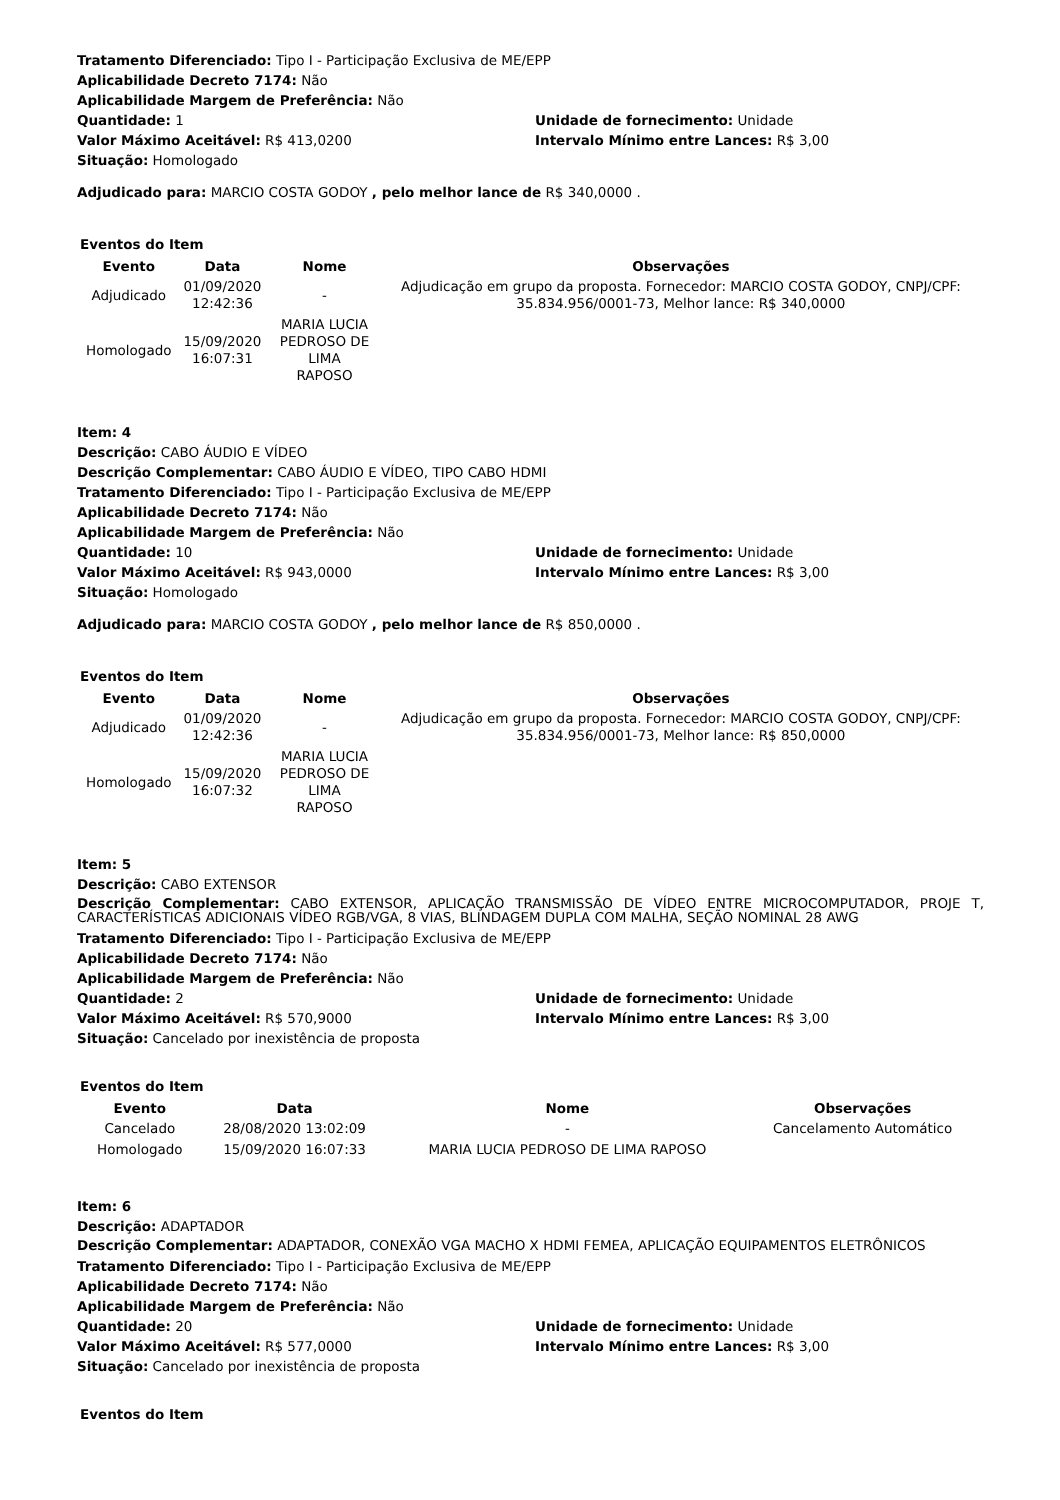Tratamento Diferenciado: Tipo I - Participação Exclusiva de ME/EPP
Aplicabilidade Decreto 7174: Não
Aplicabilidade Margem de Preferência: Não
Quantidade: 1 Unidade de fornecimento: Unidade
Valor Máximo Aceitável: R$ 413,0200 Intervalo Mínimo entre Lances: R$ 3,00
Situação: Homologado
Adjudicado para: MARCIO COSTA GODOY , pelo melhor lance de R$ 340,0000 .
Eventos do Item
| Evento | Data | Nome | Observações |
| --- | --- | --- | --- |
| Adjudicado | 01/09/2020 12:42:36 | - | Adjudicação em grupo da proposta. Fornecedor: MARCIO COSTA GODOY, CNPJ/CPF: 35.834.956/0001-73, Melhor lance: R$ 340,0000 |
| Homologado | 15/09/2020 16:07:31 | MARIA LUCIA PEDROSO DE LIMA RAPOSO | |
Item: 4
Descrição: CABO ÁUDIO E VÍDEO
Descrição Complementar: CABO ÁUDIO E VÍDEO, TIPO CABO HDMI
Tratamento Diferenciado: Tipo I - Participação Exclusiva de ME/EPP
Aplicabilidade Decreto 7174: Não
Aplicabilidade Margem de Preferência: Não
Quantidade: 10 Unidade de fornecimento: Unidade
Valor Máximo Aceitável: R$ 943,0000 Intervalo Mínimo entre Lances: R$ 3,00
Situação: Homologado
Adjudicado para: MARCIO COSTA GODOY , pelo melhor lance de R$ 850,0000 .
Eventos do Item
| Evento | Data | Nome | Observações |
| --- | --- | --- | --- |
| Adjudicado | 01/09/2020 12:42:36 | - | Adjudicação em grupo da proposta. Fornecedor: MARCIO COSTA GODOY, CNPJ/CPF: 35.834.956/0001-73, Melhor lance: R$ 850,0000 |
| Homologado | 15/09/2020 16:07:32 | MARIA LUCIA PEDROSO DE LIMA RAPOSO | |
Item: 5
Descrição: CABO EXTENSOR
Descrição Complementar: CABO EXTENSOR, APLICAÇÃO TRANSMISSÃO DE VÍDEO ENTRE MICROCOMPUTADOR, PROJE T, CARACTERÍSTICAS ADICIONAIS VÍDEO RGB/VGA, 8 VIAS, BLINDAGEM DUPLA COM MALHA, SEÇÃO NOMINAL 28 AWG
Tratamento Diferenciado: Tipo I - Participação Exclusiva de ME/EPP
Aplicabilidade Decreto 7174: Não
Aplicabilidade Margem de Preferência: Não
Quantidade: 2 Unidade de fornecimento: Unidade
Valor Máximo Aceitável: R$ 570,9000 Intervalo Mínimo entre Lances: R$ 3,00
Situação: Cancelado por inexistência de proposta
Eventos do Item
| Evento | Data | Nome | Observações |
| --- | --- | --- | --- |
| Cancelado | 28/08/2020 13:02:09 | - | Cancelamento Automático |
| Homologado | 15/09/2020 16:07:33 | MARIA LUCIA PEDROSO DE LIMA RAPOSO | |
Item: 6
Descrição: ADAPTADOR
Descrição Complementar: ADAPTADOR, CONEXÃO VGA MACHO X HDMI FEMEA, APLICAÇÃO EQUIPAMENTOS ELETRÔNICOS
Tratamento Diferenciado: Tipo I - Participação Exclusiva de ME/EPP
Aplicabilidade Decreto 7174: Não
Aplicabilidade Margem de Preferência: Não
Quantidade: 20 Unidade de fornecimento: Unidade
Valor Máximo Aceitável: R$ 577,0000 Intervalo Mínimo entre Lances: R$ 3,00
Situação: Cancelado por inexistência de proposta
Eventos do Item